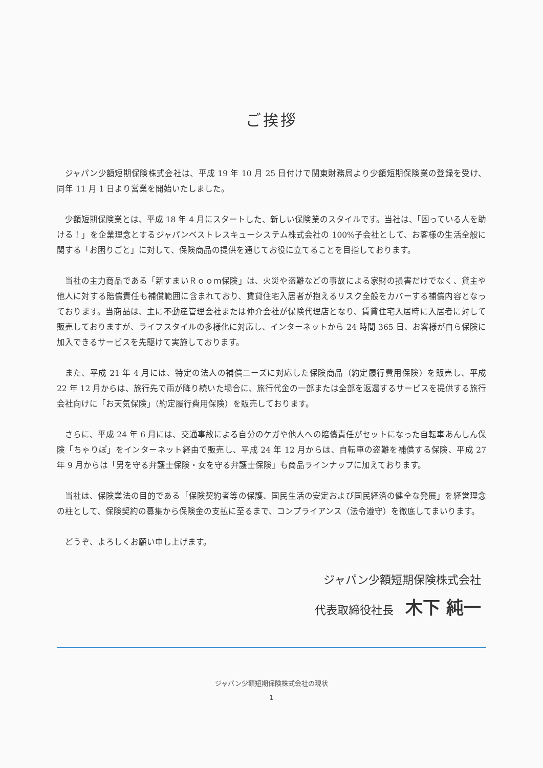ご挨拶
ジャパン少額短期保険株式会社は、平成 19 年 10 月 25 日付けで関東財務局より少額短期保険業の登録を受け、同年 11 月 1 日より営業を開始いたしました。
少額短期保険業とは、平成 18 年 4 月にスタートした、新しい保険業のスタイルです。当社は、「困っている人を助ける！」を企業理念とするジャパンベストレスキューシステム株式会社の 100%子会社として、お客様の生活全般に関する「お困りごと」に対して、保険商品の提供を通じてお役に立てることを目指しております。
当社の主力商品である「新すまいＲｏｏｍ保険」は、火災や盗難などの事故による家財の損害だけでなく、貸主や他人に対する賠償責任も補償範囲に含まれており、賃貸住宅入居者が抱えるリスク全般をカバーする補償内容となっております。当商品は、主に不動産管理会社または仲介会社が保険代理店となり、賃貸住宅入居時に入居者に対して販売しておりますが、ライフスタイルの多様化に対応し、インターネットから 24 時間 365 日、お客様が自ら保険に加入できるサービスを先駆けて実施しております。
また、平成 21 年 4 月には、特定の法人の補償ニーズに対応した保険商品（約定履行費用保険）を販売し、平成 22 年 12 月からは、旅行先で雨が降り続いた場合に、旅行代金の一部または全部を返還するサービスを提供する旅行会社向けに「お天気保険」（約定履行費用保険）を販売しております。
さらに、平成 24 年 6 月には、交通事故による自分のケガや他人への賠償責任がセットになった自転車あんしん保険「ちゃりぽ」をインターネット経由で販売し、平成 24 年 12 月からは、自転車の盗難を補償する保険、平成 27 年 9 月からは「男を守る弁護士保険・女を守る弁護士保険」も商品ラインナップに加えております。
当社は、保険業法の目的である「保険契約者等の保護、国民生活の安定および国民経済の健全な発展」を経営理念の柱として、保険契約の募集から保険金の支払に至るまで、コンプライアンス（法令遵守）を徹底してまいります。
どうぞ、よろしくお願い申し上げます。
ジャパン少額短期保険株式会社
代表取締役社長 木下 純一
ジャパン少額短期保険株式会社の現状
1